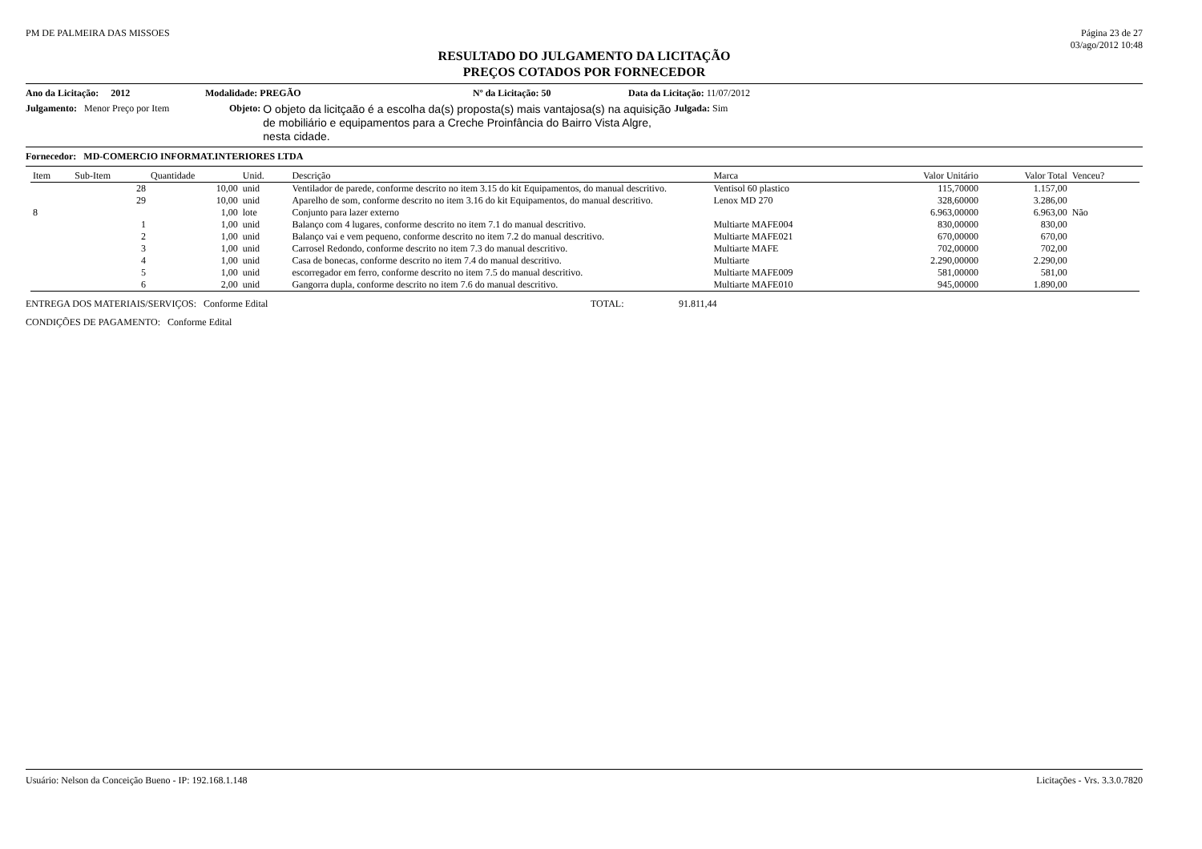PM DE PALMEIRA DAS MISSOES Página 23 de 27
03/ago/2012 10:48
RESULTADO DO JULGAMENTO DA LICITAÇÃO
PREÇOS COTADOS POR FORNECEDOR
Ano da Licitação: 2012 Modalidade: PREGÃO Nº da Licitação: 50 Data da Licitação: 11/07/2012
Julgamento: Menor Preço por Item Objeto: O objeto da licitçaão é a escolha da(s) proposta(s) mais vantajosa(s) na aquisição de mobiliário e equipamentos para a Creche Proinfância do Bairro Vista Algre, nesta cidade. Julgada: Sim
Fornecedor: MD-COMERCIO INFORMAT.INTERIORES LTDA
| Item | Sub-Item | Quantidade | Unid. | Descrição | Marca | Valor Unitário | Valor Total | Venceu? |
| --- | --- | --- | --- | --- | --- | --- | --- | --- |
| | 28 | 10,00 | unid | Ventilador de parede, conforme descrito no item 3.15 do kit Equipamentos, do manual descritivo. | Ventisol 60 plastico | 115,70000 | 1.157,00 | |
| | 29 | 10,00 | unid | Aparelho de som, conforme descrito no item 3.16 do kit Equipamentos, do manual descritivo. | Lenox MD 270 | 328,60000 | 3.286,00 | |
| 8 | | 1,00 | lote | Conjunto para lazer externo | | 6.963,00000 | 6.963,00 | Não |
| | 1 | 1,00 | unid | Balanço com 4 lugares, conforme descrito no item 7.1 do manual descritivo. | Multiarte MAFE004 | 830,00000 | 830,00 | |
| | 2 | 1,00 | unid | Balanço vai e vem pequeno, conforme descrito no item 7.2 do manual descritivo. | Multiarte MAFE021 | 670,00000 | 670,00 | |
| | 3 | 1,00 | unid | Carrosel Redondo, conforme descrito no item 7.3 do manual descritivo. | Multiarte MAFE | 702,00000 | 702,00 | |
| | 4 | 1,00 | unid | Casa de bonecas, conforme descrito no item 7.4 do manual descritivo. | Multiarte | 2.290,00000 | 2.290,00 | |
| | 5 | 1,00 | unid | escorregador em ferro, conforme descrito no item 7.5 do manual descritivo. | Multiarte MAFE009 | 581,00000 | 581,00 | |
| | 6 | 2,00 | unid | Gangorra dupla, conforme descrito no item 7.6 do manual descritivo. | Multiarte MAFE010 | 945,00000 | 1.890,00 | |
ENTREGA DOS MATERIAIS/SERVIÇOS: Conforme Edital TOTAL: 91.811,44
CONDIÇÕES DE PAGAMENTO: Conforme Edital
Usuário: Nelson da Conceição Bueno - IP: 192.168.1.148 Licitações - Vrs. 3.3.0.7820